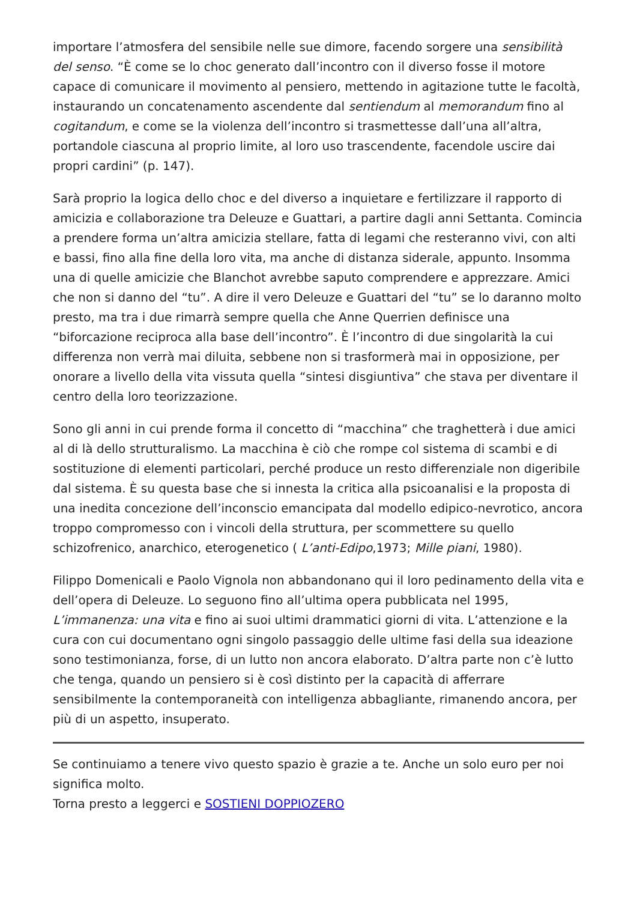importare l’atmosfera del sensibile nelle sue dimore, facendo sorgere una sensibilità del senso. “È come se lo choc generato dall’incontro con il diverso fosse il motore capace di comunicare il movimento al pensiero, mettendo in agitazione tutte le facoltà, instaurando un concatenamento ascendente dal sentiendum al memorandum fino al cogitandum, e come se la violenza dell’incontro si trasmettesse dall’una all’altra, portandole ciascuna al proprio limite, al loro uso trascendente, facendole uscire dai propri cardini” (p. 147).
Sarà proprio la logica dello choc e del diverso a inquietare e fertilizzare il rapporto di amicizia e collaborazione tra Deleuze e Guattari, a partire dagli anni Settanta. Comincia a prendere forma un’altra amicizia stellare, fatta di legami che resteranno vivi, con alti e bassi, fino alla fine della loro vita, ma anche di distanza siderale, appunto. Insomma una di quelle amicizie che Blanchot avrebbe saputo comprendere e apprezzare. Amici che non si danno del “tu”. A dire il vero Deleuze e Guattari del “tu” se lo daranno molto presto, ma tra i due rimarrà sempre quella che Anne Querrien definisce una “biforcazione reciproca alla base dell’incontro”. È l’incontro di due singolarità la cui differenza non verrà mai diluita, sebbene non si trasformerà mai in opposizione, per onorare a livello della vita vissuta quella “sintesi disgiuntiva” che stava per diventare il centro della loro teorizzazione.
Sono gli anni in cui prende forma il concetto di “macchina” che traghetterà i due amici al di là dello strutturalismo. La macchina è ciò che rompe col sistema di scambi e di sostituzione di elementi particolari, perché produce un resto differenziale non digeribile dal sistema. È su questa base che si innesta la critica alla psicoanalisi e la proposta di una inedita concezione dell’inconscio emancipata dal modello edipico-nevrotico, ancora troppo compromesso con i vincoli della struttura, per scommettere su quello schizofrenico, anarchico, eterogenetico ( L’anti-Edipo,1973; Mille piani, 1980).
Filippo Domenicali e Paolo Vignola non abbandonano qui il loro pedinamento della vita e dell’opera di Deleuze. Lo seguono fino all’ultima opera pubblicata nel 1995, L’immanenza: una vita e fino ai suoi ultimi drammatici giorni di vita. L’attenzione e la cura con cui documentano ogni singolo passaggio delle ultime fasi della sua ideazione sono testimonianza, forse, di un lutto non ancora elaborato. D’altra parte non c’è lutto che tenga, quando un pensiero si è così distinto per la capacità di afferrare sensibilmente la contemporaneità con intelligenza abbagliante, rimanendo ancora, per più di un aspetto, insuperato.
Se continuiamo a tenere vivo questo spazio è grazie a te. Anche un solo euro per noi significa molto.
Torna presto a leggerci e SOSTIENI DOPPIOZERO